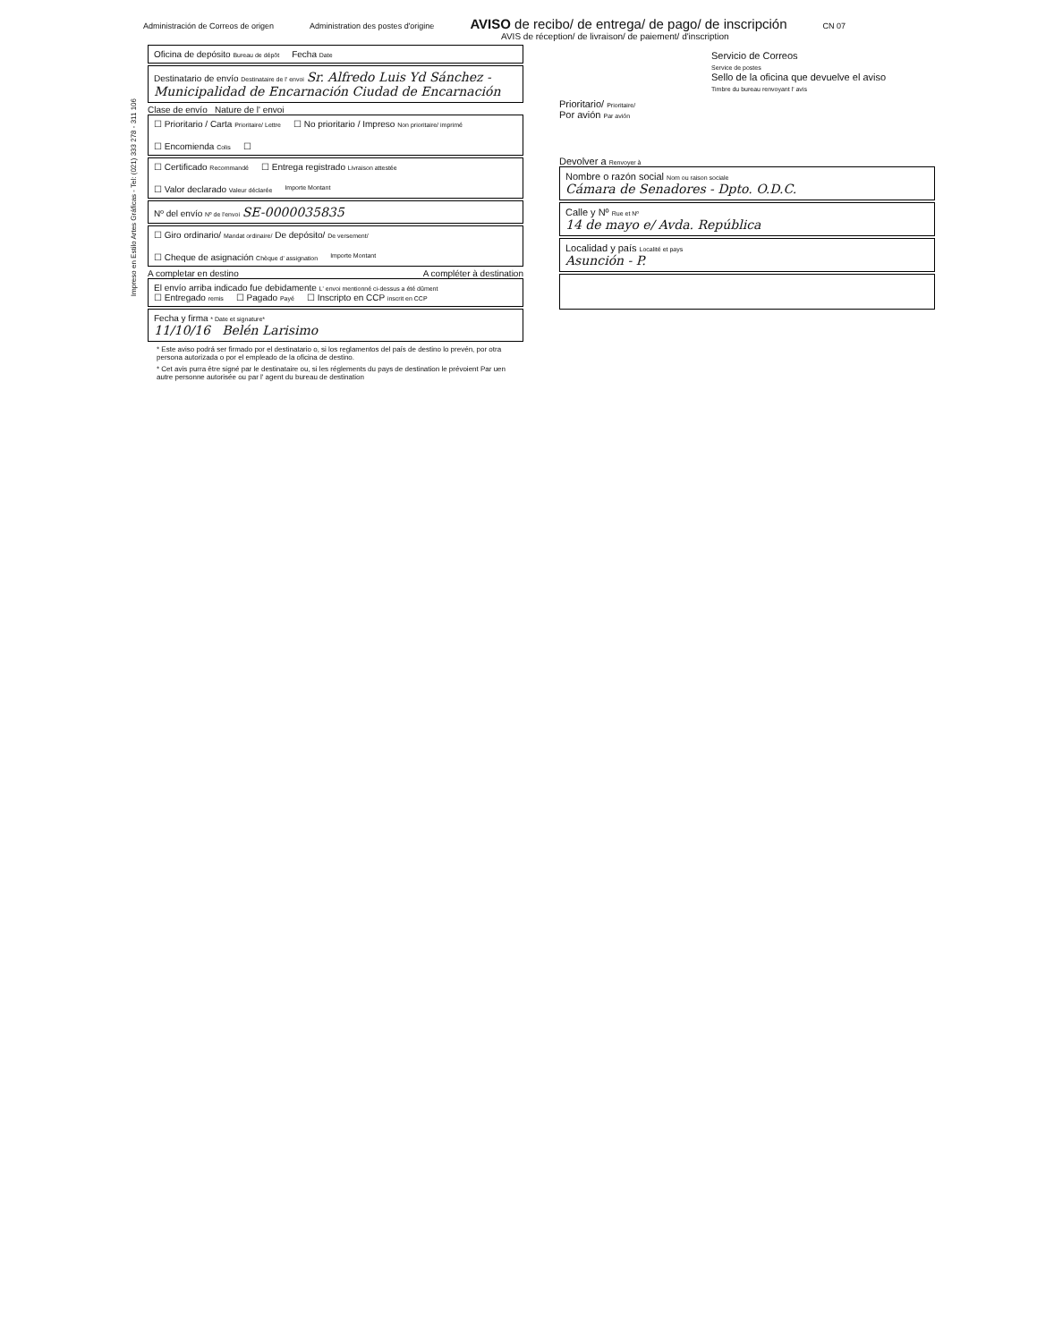Administración de Correos de origen Administration des postes d'origine AVISO de recibo/ de entrega/ de pago/ de inscripción CN 07
AVIS de réception/ de livraison/ de paiement/ d'inscription
Impreso en Estilo Artes Gráficas - Tel: (021) 333 278 - 311 106
Oficina de depósito Bureau de dépôt Fecha Date
Destinatario de envío Destinataire de l' envoi Sr. Alfredo Luis Yd Sánchez - Municipalidad de Encarnación Ciudad de Encarnación
Clase de envío Nature de l' envoi
☐ Prioritario / Carta Prioritaire/ Lettre ☐ No prioritario / Impreso Non prioritaire/ imprimé ☐ Encomienda Colis ☐
☐ Certificado Recommandé ☐ Entrega registrado Livraison attestée ☐ Valor declarado Valeur déclarée Importe Montant
Nº del envío Nº de l'envoi SE-0000035835
☐ Giro ordinario/ Mandat ordinaire/ De depósito/ De versement/ ☐ Cheque de asignación Chèque d' assignation Importe Montant
A completar en destino A compléter à destination
El envío arriba indicado fue debidamente L' envoi mentionné ci-dessus a été dûment
☐ Entregado remis ☐ Pagado Payé ☐ Inscripto en CCP inscrit en CCP
Fecha y firma * Date et signature*
11/10/16 Belén Larisimo
* Este aviso podrá ser firmado por el destinatario o, si los reglamentos del país de destino lo prevén, por otra persona autorizada o por el empleado de la oficina de destino.
* Cet avis purra être signé par le destinataire ou, si les réglements du pays de destination le prévoient Par uen autre personne autorisée ou par l' agent du bureau de destination
Servicio de Correos
Service de postes
Sello de la oficina que devuelve el aviso
Timbre du bureau renvoyant l' avis
Prioritario/ Prioritaire/
Por avión Par avión
Devolver a Renvoyer à
Nombre o razón social Nom ou raison sociale
Cámara de Senadores - Dpto. O.D.C.
Calle y Nº Rue et Nº
14 de mayo e/ Avda. República
Localidad y país Localité et pays
Asunción - P.